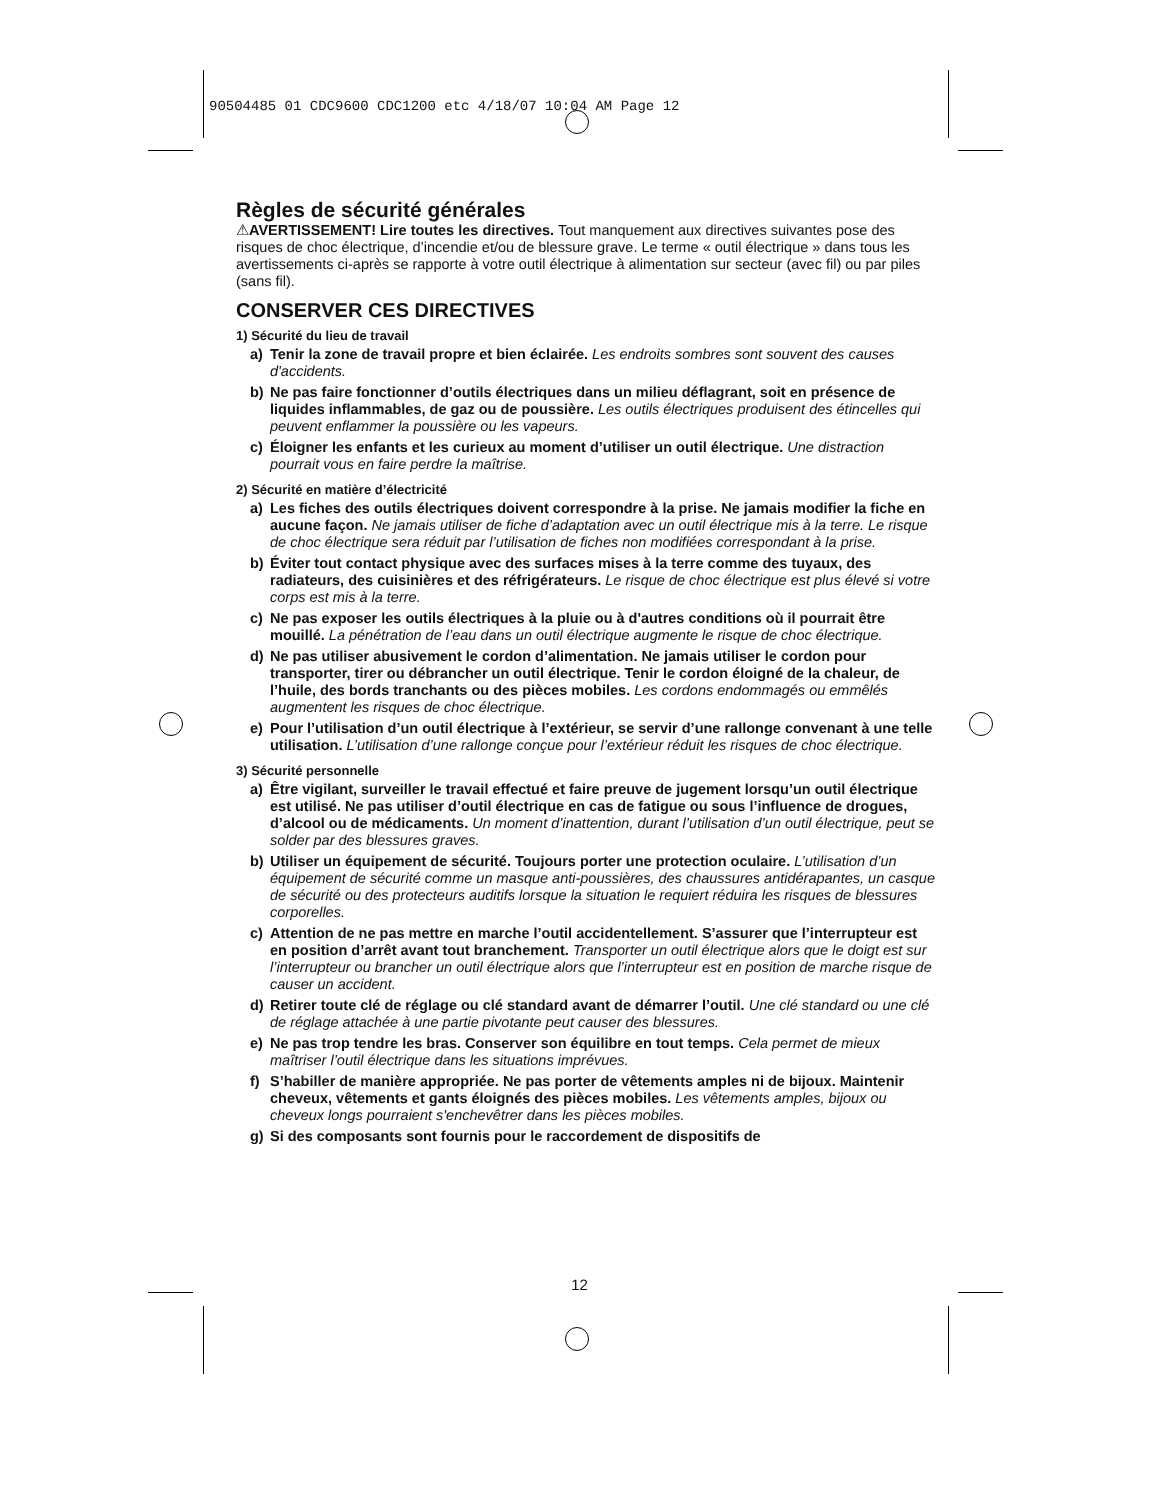90504485 01 CDC9600 CDC1200 etc 4/18/07 10:04 AM Page 12
Règles de sécurité générales
⚠AVERTISSEMENT! Lire toutes les directives. Tout manquement aux directives suivantes pose des risques de choc électrique, d’incendie et/ou de blessure grave. Le terme « outil électrique » dans tous les avertissements ci-après se rapporte à votre outil électrique à alimentation sur secteur (avec fil) ou par piles (sans fil).
CONSERVER CES DIRECTIVES
1) Sécurité du lieu de travail
a) Tenir la zone de travail propre et bien éclairée. Les endroits sombres sont souvent des causes d'accidents.
b) Ne pas faire fonctionner d’outils électriques dans un milieu déflagrant, soit en présence de liquides inflammables, de gaz ou de poussière. Les outils électriques produisent des étincelles qui peuvent enflammer la poussière ou les vapeurs.
c) Éloigner les enfants et les curieux au moment d’utiliser un outil électrique. Une distraction pourrait vous en faire perdre la maîtrise.
2) Sécurité en matière d’électricité
a) Les fiches des outils électriques doivent correspondre à la prise. Ne jamais modifier la fiche en aucune façon. Ne jamais utiliser de fiche d’adaptation avec un outil électrique mis à la terre. Le risque de choc électrique sera réduit par l’utilisation de fiches non modifiées correspondant à la prise.
b) Éviter tout contact physique avec des surfaces mises à la terre comme des tuyaux, des radiateurs, des cuisinières et des réfrigérateurs. Le risque de choc électrique est plus élevé si votre corps est mis à la terre.
c) Ne pas exposer les outils électriques à la pluie ou à d'autres conditions où il pourrait être mouillé. La pénétration de l’eau dans un outil électrique augmente le risque de choc électrique.
d) Ne pas utiliser abusivement le cordon d’alimentation. Ne jamais utiliser le cordon pour transporter, tirer ou débrancher un outil électrique. Tenir le cordon éloigné de la chaleur, de l’huile, des bords tranchants ou des pièces mobiles. Les cordons endommagés ou emmêlés augmentent les risques de choc électrique.
e) Pour l’utilisation d’un outil électrique à l’extérieur, se servir d’une rallonge convenant à une telle utilisation. L’utilisation d’une rallonge conçue pour l’extérieur réduit les risques de choc électrique.
3) Sécurité personnelle
a) Être vigilant, surveiller le travail effectué et faire preuve de jugement lorsqu’un outil électrique est utilisé. Ne pas utiliser d’outil électrique en cas de fatigue ou sous l’influence de drogues, d’alcool ou de médicaments. Un moment d’inattention, durant l’utilisation d’un outil électrique, peut se solder par des blessures graves.
b) Utiliser un équipement de sécurité. Toujours porter une protection oculaire. L’utilisation d’un équipement de sécurité comme un masque anti-poussières, des chaussures antidérapantes, un casque de sécurité ou des protecteurs auditifs lorsque la situation le requiert réduira les risques de blessures corporelles.
c) Attention de ne pas mettre en marche l’outil accidentellement. S’assurer que l’interrupteur est en position d’arrêt avant tout branchement. Transporter un outil électrique alors que le doigt est sur l’interrupteur ou brancher un outil électrique alors que l’interrupteur est en position de marche risque de causer un accident.
d) Retirer toute clé de réglage ou clé standard avant de démarrer l’outil. Une clé standard ou une clé de réglage attachée à une partie pivotante peut causer des blessures.
e) Ne pas trop tendre les bras. Conserver son équilibre en tout temps. Cela permet de mieux maîtriser l’outil électrique dans les situations imprévues.
f) S’habiller de manière appropriée. Ne pas porter de vêtements amples ni de bijoux. Maintenir cheveux, vêtements et gants éloignés des pièces mobiles. Les vêtements amples, bijoux ou cheveux longs pourraient s'enchevêtrer dans les pièces mobiles.
g) Si des composants sont fournis pour le raccordement de dispositifs de
12